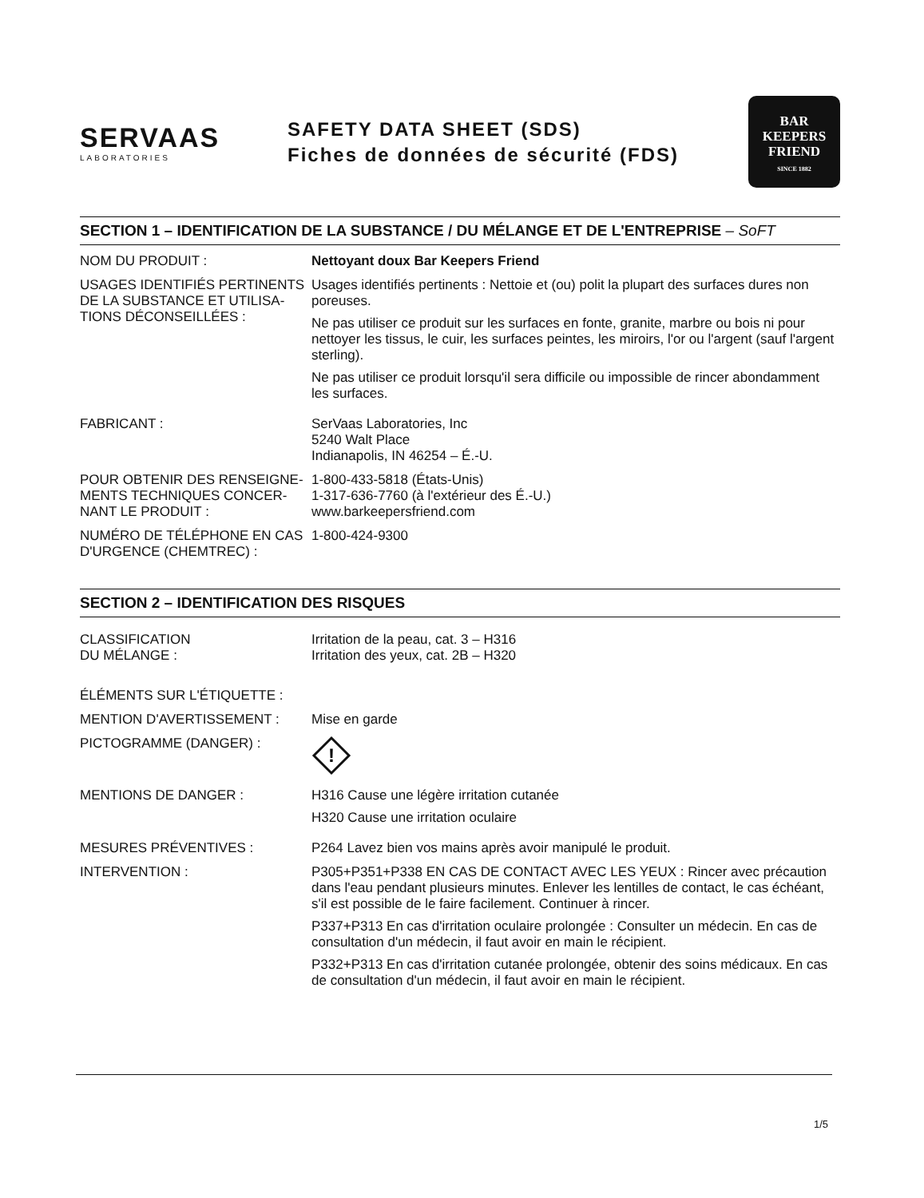SERVAAS
LABORATORIES
SAFETY DATA SHEET (SDS)
Fiches de données de sécurité (FDS)
BAR
KEEPERS
FRIEND
SINCE 1882
SECTION 1 – IDENTIFICATION DE LA SUBSTANCE / DU MÉLANGE ET DE L'ENTREPRISE – SoFT
NOM DU PRODUIT : Nettoyant doux Bar Keepers Friend
USAGES IDENTIFIÉS PERTINENTS DE LA SUBSTANCE ET UTILISA-TIONS DÉCONSEILLÉES :
Usages identifiés pertinents : Nettoie et (ou) polit la plupart des surfaces dures non poreuses.
Ne pas utiliser ce produit sur les surfaces en fonte, granite, marbre ou bois ni pour nettoyer les tissus, le cuir, les surfaces peintes, les miroirs, l'or ou l'argent (sauf l'argent sterling).
Ne pas utiliser ce produit lorsqu'il sera difficile ou impossible de rincer abondamment les surfaces.
FABRICANT : SerVaas Laboratories, Inc
5240 Walt Place
Indianapolis, IN 46254 – É.-U.
POUR OBTENIR DES RENSEIGNE-MENTS TECHNIQUES CONCER-NANT LE PRODUIT :
1-800-433-5818 (États-Unis)
1-317-636-7760 (à l'extérieur des É.-U.)
www.barkeepersfriend.com
NUMÉRO DE TÉLÉPHONE EN CAS D'URGENCE (CHEMTREC) :
1-800-424-9300
SECTION 2 – IDENTIFICATION DES RISQUES
CLASSIFICATION
DU MÉLANGE :
Irritation de la peau, cat. 3 – H316
Irritation des yeux, cat. 2B – H320
ÉLÉMENTS SUR L'ÉTIQUETTE :
MENTION D'AVERTISSEMENT : Mise en garde
PICTOGRAMME (DANGER) :
!
MENTIONS DE DANGER : H316 Cause une légère irritation cutanée
H320 Cause une irritation oculaire
MESURES PRÉVENTIVES : P264 Lavez bien vos mains après avoir manipulé le produit.
INTERVENTION : P305+P351+P338 EN CAS DE CONTACT AVEC LES YEUX : Rincer avec précaution dans l'eau pendant plusieurs minutes. Enlever les lentilles de contact, le cas échéant, s'il est possible de le faire facilement. Continuer à rincer.
P337+P313 En cas d'irritation oculaire prolongée : Consulter un médecin. En cas de consultation d'un médecin, il faut avoir en main le récipient.
P332+P313 En cas d'irritation cutanée prolongée, obtenir des soins médicaux. En cas de consultation d'un médecin, il faut avoir en main le récipient.
1/5